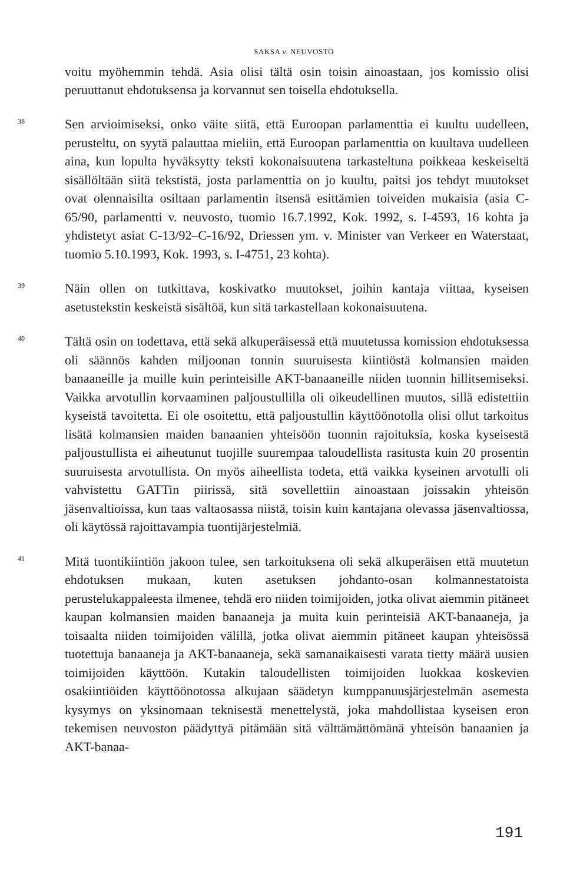SAKSA v. NEUVOSTO
voitu myöhemmin tehdä. Asia olisi tältä osin toisin ainoastaan, jos komissio olisi peruuttanut ehdotuksensa ja korvannut sen toisella ehdotuksella.
38
Sen arvioimiseksi, onko väite siitä, että Euroopan parlamenttia ei kuultu uudelleen, perusteltu, on syytä palauttaa mieliin, että Euroopan parlamenttia on kuultava uudelleen aina, kun lopulta hyväksytty teksti kokonaisuutena tarkasteltuna poikkeaa keskeiseltä sisällöltään siitä tekstistä, josta parlamenttia on jo kuultu, paitsi jos tehdyt muutokset ovat olennaisilta osiltaan parlamentin itsensä esittämien toiveiden mukaisia (asia C-65/90, parlamentti v. neuvosto, tuomio 16.7.1992, Kok. 1992, s. I-4593, 16 kohta ja yhdistetyt asiat C-13/92–C-16/92, Driessen ym. v. Minister van Verkeer en Waterstaat, tuomio 5.10.1993, Kok. 1993, s. I-4751, 23 kohta).
39
Näin ollen on tutkittava, koskivatko muutokset, joihin kantaja viittaa, kyseisen asetustekstin keskeistä sisältöä, kun sitä tarkastellaan kokonaisuutena.
40
Tältä osin on todettava, että sekä alkuperäisessä että muutetussa komission ehdotuksessa oli säännös kahden miljoonan tonnin suuruisesta kiintiöstä kolmansien maiden banaaneille ja muille kuin perinteisille AKT-banaaneille niiden tuonnin hillitsemiseksi. Vaikka arvotullin korvaaminen paljoustullilla oli oikeudellinen muutos, sillä edistettiin kyseistä tavoitetta. Ei ole osoitettu, että paljoustullin käyttöönotolla olisi ollut tarkoitus lisätä kolmansien maiden banaanien yhteisöön tuonnin rajoituksia, koska kyseisestä paljoustullista ei aiheutunut tuojille suurempaa taloudellista rasitusta kuin 20 prosentin suuruisesta arvotullista. On myös aiheellista todeta, että vaikka kyseinen arvotulli oli vahvistettu GATTin piirissä, sitä sovellettiin ainoastaan joissakin yhteisön jäsenvaltioissa, kun taas valtaosassa niistä, toisin kuin kantajana olevassa jäsenvaltiossa, oli käytössä rajoittavampia tuontijärjestelmiä.
41
Mitä tuontikiintiön jakoon tulee, sen tarkoituksena oli sekä alkuperäisen että muutetun ehdotuksen mukaan, kuten asetuksen johdanto-osan kolmannestatoista perustelukappaleesta ilmenee, tehdä ero niiden toimijoiden, jotka olivat aiemmin pitäneet kaupan kolmansien maiden banaaneja ja muita kuin perinteisiä AKT-banaaneja, ja toisaalta niiden toimijoiden välillä, jotka olivat aiemmin pitäneet kaupan yhteisössä tuotettuja banaaneja ja AKT-banaaneja, sekä samanaikaisesti varata tietty määrä uusien toimijoiden käyttöön. Kutakin taloudellisten toimijoiden luokkaa koskevien osakiintiöiden käyttöönotossa alkujaan säädetyn kumppanuusjärjestelmän asemesta kysymys on yksinomaan teknisestä menettelystä, joka mahdollistaa kyseisen eron tekemisen neuvoston päädyttyä pitämään sitä välttämättömänä yhteisön banaanien ja AKT-banaa-
191